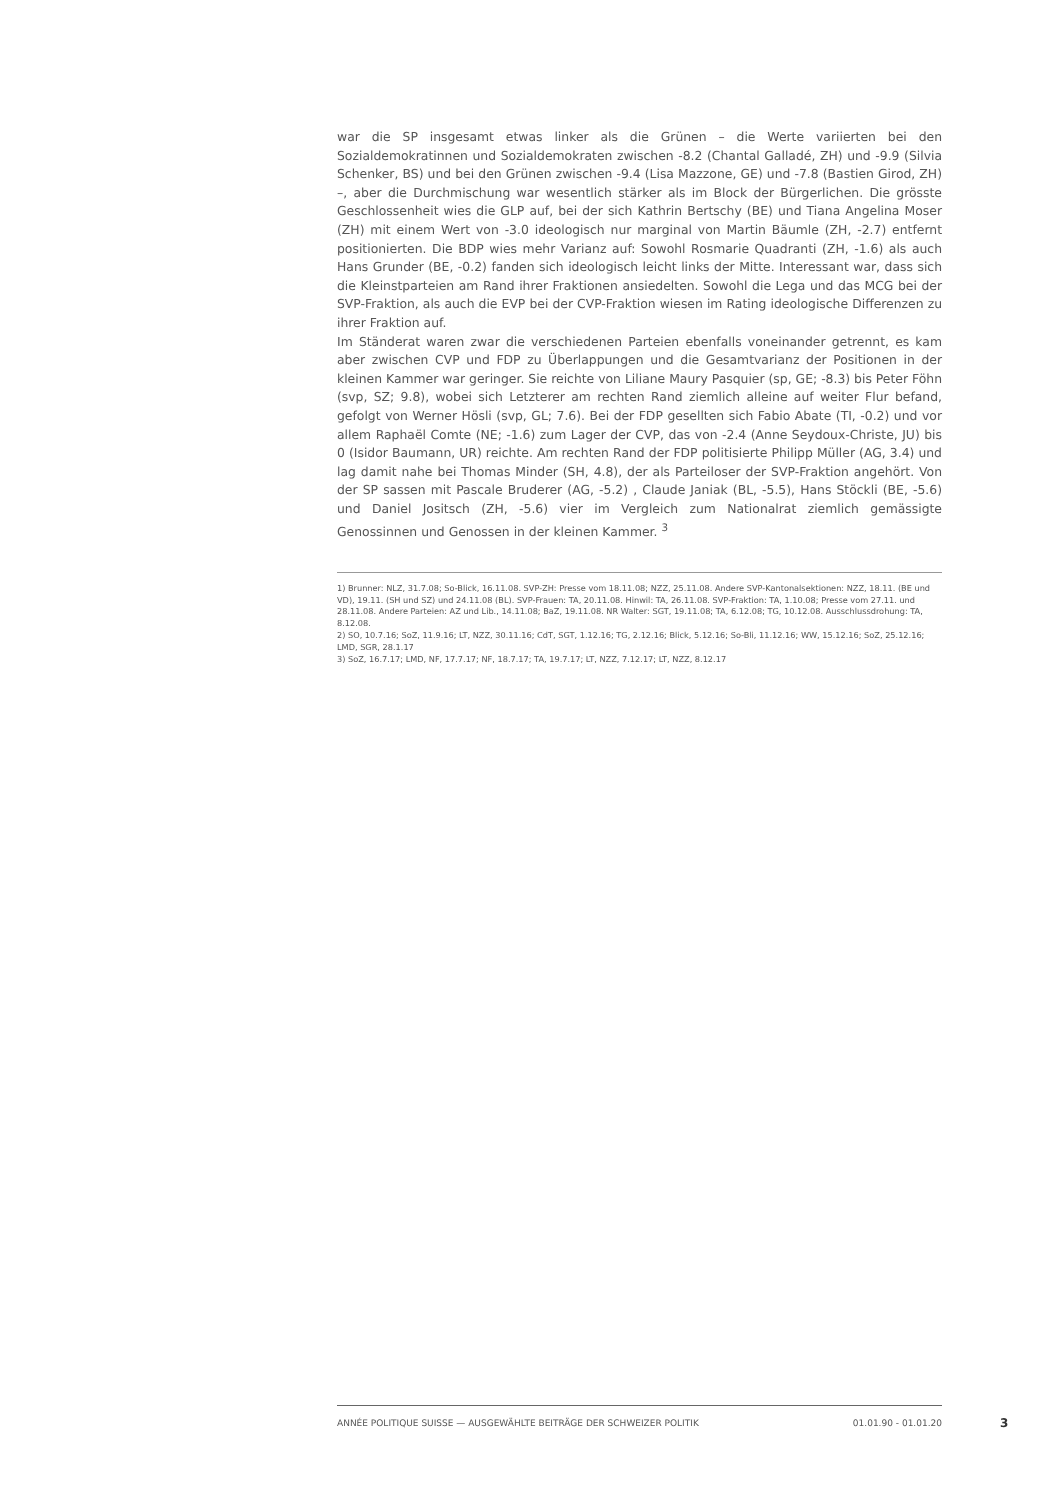war die SP insgesamt etwas linker als die Grünen – die Werte variierten bei den Sozialdemokratinnen und Sozialdemokraten zwischen -8.2 (Chantal Galladé, ZH) und -9.9 (Silvia Schenker, BS) und bei den Grünen zwischen -9.4 (Lisa Mazzone, GE) und -7.8 (Bastien Girod, ZH) –, aber die Durchmischung war wesentlich stärker als im Block der Bürgerlichen. Die grösste Geschlossenheit wies die GLP auf, bei der sich Kathrin Bertschy (BE) und Tiana Angelina Moser (ZH) mit einem Wert von -3.0 ideologisch nur marginal von Martin Bäumle (ZH, -2.7) entfernt positionierten. Die BDP wies mehr Varianz auf: Sowohl Rosmarie Quadranti (ZH, -1.6) als auch Hans Grunder (BE, -0.2) fanden sich ideologisch leicht links der Mitte. Interessant war, dass sich die Kleinstparteien am Rand ihrer Fraktionen ansiedelten. Sowohl die Lega und das MCG bei der SVP-Fraktion, als auch die EVP bei der CVP-Fraktion wiesen im Rating ideologische Differenzen zu ihrer Fraktion auf.
Im Ständerat waren zwar die verschiedenen Parteien ebenfalls voneinander getrennt, es kam aber zwischen CVP und FDP zu Überlappungen und die Gesamtvarianz der Positionen in der kleinen Kammer war geringer. Sie reichte von Liliane Maury Pasquier (sp, GE; -8.3) bis Peter Föhn (svp, SZ; 9.8), wobei sich Letzterer am rechten Rand ziemlich alleine auf weiter Flur befand, gefolgt von Werner Hösli (svp, GL; 7.6). Bei der FDP gesellten sich Fabio Abate (TI, -0.2) und vor allem Raphaël Comte (NE; -1.6) zum Lager der CVP, das von -2.4 (Anne Seydoux-Christe, JU) bis 0 (Isidor Baumann, UR) reichte. Am rechten Rand der FDP politisierte Philipp Müller (AG, 3.4) und lag damit nahe bei Thomas Minder (SH, 4.8), der als Parteiloser der SVP-Fraktion angehört. Von der SP sassen mit Pascale Bruderer (AG, -5.2) , Claude Janiak (BL, -5.5), Hans Stöckli (BE, -5.6) und Daniel Jositsch (ZH, -5.6) vier im Vergleich zum Nationalrat ziemlich gemässigte Genossinnen und Genossen in der kleinen Kammer. <sup>3</sup>
1) Brunner: NLZ, 31.7.08; So-Blick, 16.11.08. SVP-ZH: Presse vom 18.11.08; NZZ, 25.11.08. Andere SVP-Kantonalsektionen: NZZ, 18.11. (BE und VD), 19.11. (SH und SZ) und 24.11.08 (BL). SVP-Frauen: TA, 20.11.08. Hinwil: TA, 26.11.08. SVP-Fraktion: TA, 1.10.08; Presse vom 27.11. und 28.11.08. Andere Parteien: AZ und Lib., 14.11.08; BaZ, 19.11.08. NR Walter: SGT, 19.11.08; TA, 6.12.08; TG, 10.12.08. Ausschlussdrohung: TA, 8.12.08.
2) SO, 10.7.16; SoZ, 11.9.16; LT, NZZ, 30.11.16; CdT, SGT, 1.12.16; TG, 2.12.16; Blick, 5.12.16; So-Bli, 11.12.16; WW, 15.12.16; SoZ, 25.12.16; LMD, SGR, 28.1.17
3) SoZ, 16.7.17; LMD, NF, 17.7.17; NF, 18.7.17; TA, 19.7.17; LT, NZZ, 7.12.17; LT, NZZ, 8.12.17
ANNÉE POLITIQUE SUISSE — AUSGEWÄHLTE BEITRÄGE DER SCHWEIZER POLITIK 01.01.90 - 01.01.20
3